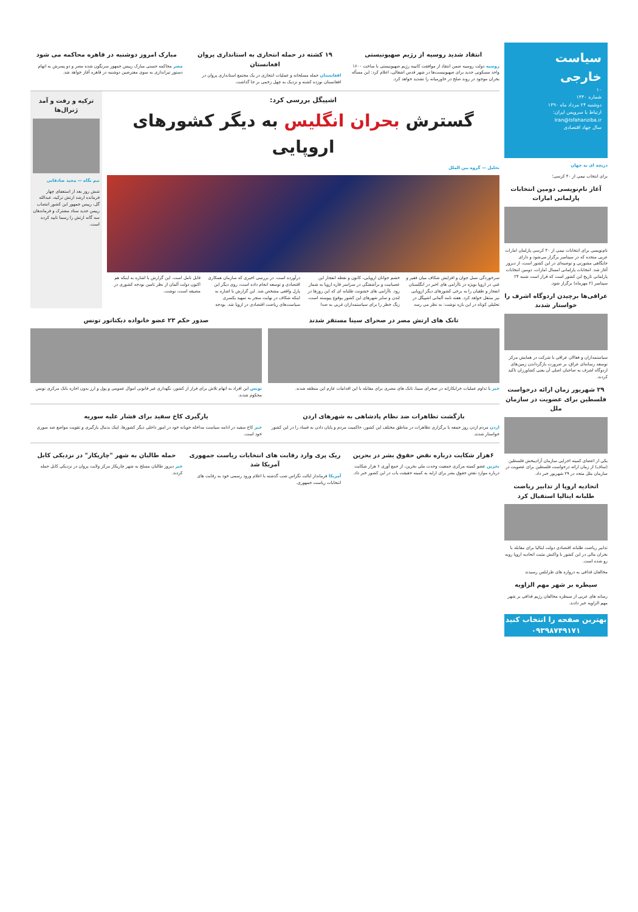سیاست خارجی
۱۰
شماره ۱۳۳۰
دوشنبه ۲۴ مرداد ماه ۱۳۹۰
ارتباط با سرویس ایران:
Iran@Isfahanziba.ir
سال جهاد اقتصادی
دریچه ای به جهان
برای انتخاب نیمی از ۴۰ کرسی؛
آغاز نام‌نویسی دومین انتخابات پارلمانی امارات
نام‌نویسی برای انتخابات نیمی از ۴۰ کرسی پارلمان امارات عربی متحده که در سپتامبر برگزار می‌شود و دارای جایگاهی مشورتی و توصیه‌ای در این کشور است، از دیروز آغاز شد. انتخابات پارلمانی امسال امارات، دومین انتخابات پارلمانی تاریخ این کشور است که قرار است شنبه ۲۴ سپتامبر (۲ مهرماه) برگزار شود.
عراقی‌ها برچیدن اردوگاه اشرف را خواستار شدند
سیاستمداران و فعالان عراقی با شرکت در همایش مرکز توسعه رسانه‌ای عراق، بر ضرورت بازگرداندن زمین‌های اردوگاه اشرف به صاحبان اصلی آن یعنی کشاورزان تاکید کردند.
۲۹ شهریور زمان ارائه درخواست فلسطین برای عضویت در سازمان ملل
یکی از اعضای کمیته اجرایی سازمان آزادیبخش فلسطین (ساف) از زمان ارائه درخواست فلسطین برای عضویت در سازمان ملل متحد در ۲۹ شهریور خبر داد.
اتحادیه اروپا از تدابیر ریاضت طلبانه ایتالیا استقبال کرد
تدابیر ریاضت طلبانه اقتصادی دولت ایتالیا برای مقابله با بحران مالی در این کشور با واکنش مثبت اتحادیه اروپا روبه رو شده است.
مخالفان قذافی به دروازه های طرابلس رسیدند
سیطره بر شهر مهم الزاویه
رسانه های عربی از سیطره مخالفان رژیم قذافی بر شهر مهم الزاویه خبر دادند.
بهترین صفحه را انتخاب کنید
۰۹۳۹۸۷۴۹۱۷۱
انتقاد شدید روسیه از رژیم صهیونیستی
روسیه دولت روسیه ضمن انتقاد از موافقت کابینه رژیم صهیونیستی با ساخت ۱۶۰۰ واحد مسکونی جدید برای صهیونیست‌ها در شهر قدس اشغالی، اعلام کرد: این مسأله بحران موجود در روند صلح در خاورمیانه را تشدید خواهد کرد.
۱۹ کشته در حمله انتحاری به استانداری پروان افغانستان
افغانستان حمله مسلحانه و عملیات انتحاری در یک مجتمع استانداری پروان در افغانستان نوزده کشته و نزدیک به چهل زخمی بر جا گذاشت.
مبارک امروز دوشنبه در قاهره محاکمه می شود
مصر محاکمه حسنی مبارک رییس جمهور سرنگون شده مصر و دو پسرش به اتهام دستور تیراندازی به سوی معترضین دوشنبه در قاهره آغاز خواهد شد.
اشپیگل بررسی کرد:
گسترش بحران انگلیس به دیگر کشورهای اروپایی
تحلیل — گروه بین الملل
سرخوردگی نسل جوان و افزایش شکاف میان فقیر و غنی در اروپا بویژه در ناآرامی های اخیر در انگلستان انفجار و طغیان را به برخی کشورهای دیگر اروپایی نیز منتقل خواهد کرد. هفته نامه آلمانی اشپیگل در تحلیلی کوتاه در این باره نوشت: به نظر می رسد خشم جوانان اروپایی، کانون و نقطه انفجار این عصبانیت و برآشفتگی در سراسر قاره اروپا به شمار رود. ناآرامی های خشونت طلبانه ای که این روزها در لندن و سایر شهرهای این کشور بوقوع پیوسته است، زنگ خطر را برای سیاستمداران غربی به صدا درآورده است. در بررسی اخیری که سازمان همکاری اقتصادی و توسعه انجام داده است، روی دیگر این پارل واقعی مشخص شد. این گزارش با اشاره به اینکه شکاف در نهایت منجر به تمهید یکسری سیاست‌های ریاضت اقتصادی در اروپا شد. بودجه قابل تامل است. این گزارش با اشاره به اینکه هم اکنون دولت آلمان از نظر تامین بودجه کشوری در مضیقه است، نوشت.
ترکیه و رفت و آمد ژنرال‌ها
نیم نگاه — مجید صادقانی
شش روز بعد از استعفای چهار فرمانده ارشد ارتش ترکیه، عبدالله گل، رییس جمهور این کشور انتصاب رییس جدید ستاد مشترک و فرماندهان سه گانه ارتش را رسما تایید کرده است.
تانک های ارتش مصر در صحرای سینا مستقر شدند
خبر با تداوم عملیات خرابکارانه در صحرای سینا، تانک های مصری برای مقابله با این اقدامات عازم این منطقه شدند.
صدور حکم ۲۳ عضو خانواده دیکتاتور تونس
تونس این افراد به اتهام تلاش برای فرار از کشور، نگهداری غیر قانونی اموال عمومی و پول و ارز بدون اجازه بانک مرکزی تونس محکوم شدند.
بازگشت تظاهرات ضد نظام پادشاهی به شهرهای اردن
اردن مردم اردن روز جمعه با برگزاری تظاهرات در مناطق مختلف این کشور، حاکمیت مردم و پایان دادن به فساد را در این کشور خواستار شدند.
یارگیری کاخ سفید برای فشار علیه سوریه
خبر کاخ سفید در ادامه سیاست مداخله جویانه خود در امور داخلی دیگر کشورها، اینک بدنبال یارگیری و تقویت مواضع ضد سوری خود است.
۶هزار شکایت درباره نقض حقوق بشر در بحرین
بحرین عضو کمیته مرکزی جمعیت وحدت ملی بحرین، از جمع آوری ۶ هزار شکایت درباره موارد نقض حقوق بشر برای ارایه به کمیته حقیقت یاب در این کشور خبر داد.
ریک پری وارد رقابت های انتخابات ریاست جمهوری آمریکا شد
آمریکا فرماندار ایالت تگزاس شب گذشته با اعلام ورود رسمی خود به رقابت های انتخابات ریاست جمهوری.
حمله طالبان به شهر "چاریکار" در نزدیکی کابل
خبر دیروز طالبان مسلح به شهر چاریکار مرکز ولایت پروان در نزدیکی کابل حمله کردند.